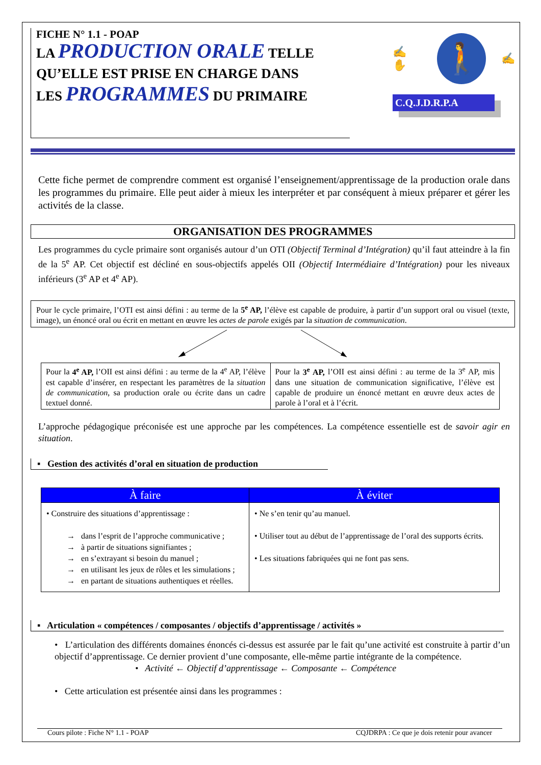FICHE N° 1.1 - POAP
LA PRODUCTION ORALE TELLE
QU’ELLE EST PRISE EN CHARGE DANS
LES PROGRAMMES DU PRIMAIRE
✍ ✋
🚶
✍
C.Q.J.D.R.P.A
Cette fiche permet de comprendre comment est organisé l’enseignement/apprentissage de la production orale dans les programmes du primaire. Elle peut aider à mieux les interpréter et par conséquent à mieux préparer et gérer les activités de la classe.
ORGANISATION DES PROGRAMMES
Les programmes du cycle primaire sont organisés autour d’un OTI (Objectif Terminal d’Intégration) qu’il faut atteindre à la fin de la 5<sup>e</sup> AP. Cet objectif est décliné en sous-objectifs appelés OII (Objectif Intermédiaire d’Intégration) pour les niveaux inférieurs (3<sup>e</sup> AP et 4<sup>e</sup> AP).
Pour le cycle primaire, l’OTI est ainsi défini : au terme de la 5<sup>e</sup> AP, l’élève est capable de produire, à partir d’un support oral ou visuel (texte, image), un énoncé oral ou écrit en mettant en œuvre les actes de parole exigés par la situation de communication.
| Pour la 4<sup>e</sup> AP, l’OII est ainsi défini : au terme de la 4<sup>e</sup> AP, l’élève est capable d’insérer, en respectant les paramètres de la situation de communication , sa production orale ou écrite dans un cadre textuel donné. | Pour la 3<sup>e</sup> AP, l’OII est ainsi défini : au terme de la 3<sup>e</sup> AP, mis dans une situation de communication significative, l’élève est capable de produire un énoncé mettant en œuvre deux actes de parole à l’oral et à l’écrit. |
L’approche pédagogique préconisée est une approche par les compétences. La compétence essentielle est de savoir agir en situation.
▪ Gestion des activités d’oral en situation de production
| À faire | À éviter |
| --- | --- |
| • Construire des situations d’apprentissage : → dans l’esprit de l’approche communicative ; → à partir de situations signifiantes ; → en s’extrayant si besoin du manuel ; → en utilisant les jeux de rôles et les simulations ; → en partant de situations authentiques et réelles. | • Ne s’en tenir qu’au manuel. • Utiliser tout au début de l’apprentissage de l’oral des supports écrits. • Les situations fabriquées qui ne font pas sens. |
▪ Articulation « compétences / composantes / objectifs d’apprentissage / activités »
• L’articulation des différents domaines énoncés ci-dessus est assurée par le fait qu’une activité est construite à partir d’un objectif d’apprentissage. Ce dernier provient d’une composante, elle-même partie intégrante de la compétence.
• Activité ← Objectif d’apprentissage ← Composante ← Compétence
• Cette articulation est présentée ainsi dans les programmes :
Cours pilote : Fiche N° 1.1 - POAP CQJDRPA : Ce que je dois retenir pour avancer